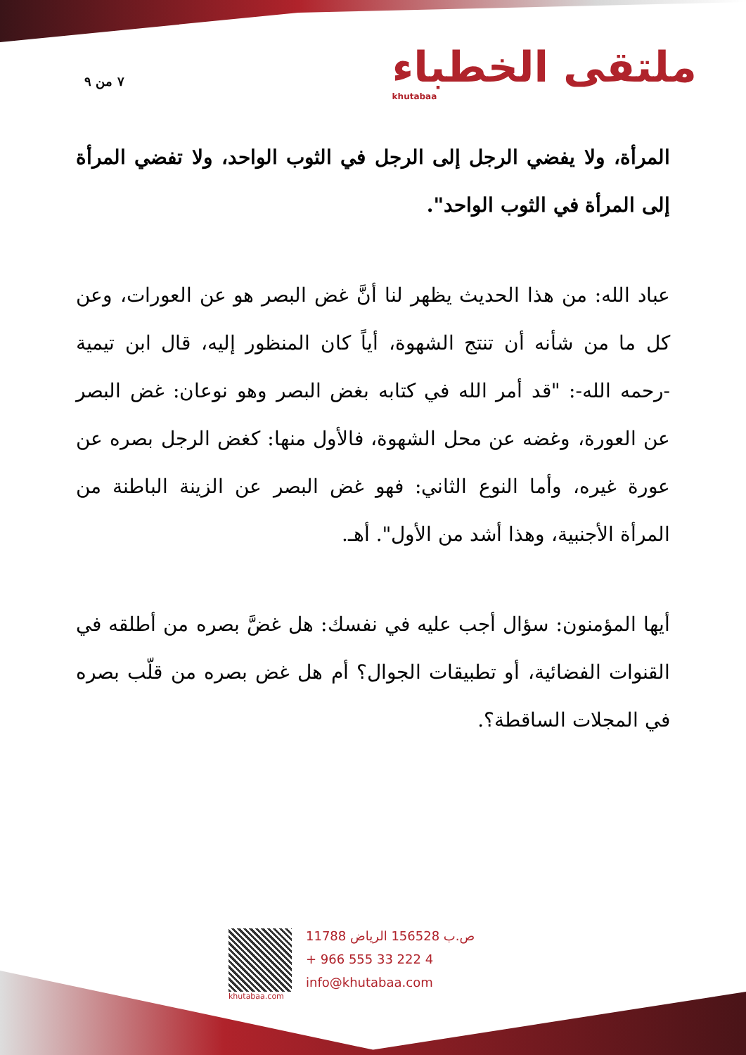٧ من ٩
ملتقى الخطباء
khutabaa
المرأة، ولا يفضي الرجل إلى الرجل في الثوب الواحد، ولا تفضي المرأة إلى المرأة في الثوب الواحد".
عباد الله: من هذا الحديث يظهر لنا أنَّ غض البصر هو عن العورات، وعن كل ما من شأنه أن تنتج الشهوة، أياً كان المنظور إليه، قال ابن تيمية -رحمه الله-: "قد أمر الله في كتابه بغض البصر وهو نوعان: غض البصر عن العورة، وغضه عن محل الشهوة، فالأول منها: كغض الرجل بصره عن عورة غيره، وأما النوع الثاني: فهو غض البصر عن الزينة الباطنة من المرأة الأجنبية، وهذا أشد من الأول". أهـ.
أيها المؤمنون: سؤال أجب عليه في نفسك: هل غضَّ بصره من أطلقه في القنوات الفضائية، أو تطبيقات الجوال؟ أم هل غض بصره من قلّب بصره في المجلات الساقطة؟.
khutabaa.com
ص.ب 156528 الرياض 11788
+ 966 555 33 222 4
info@khutabaa.com